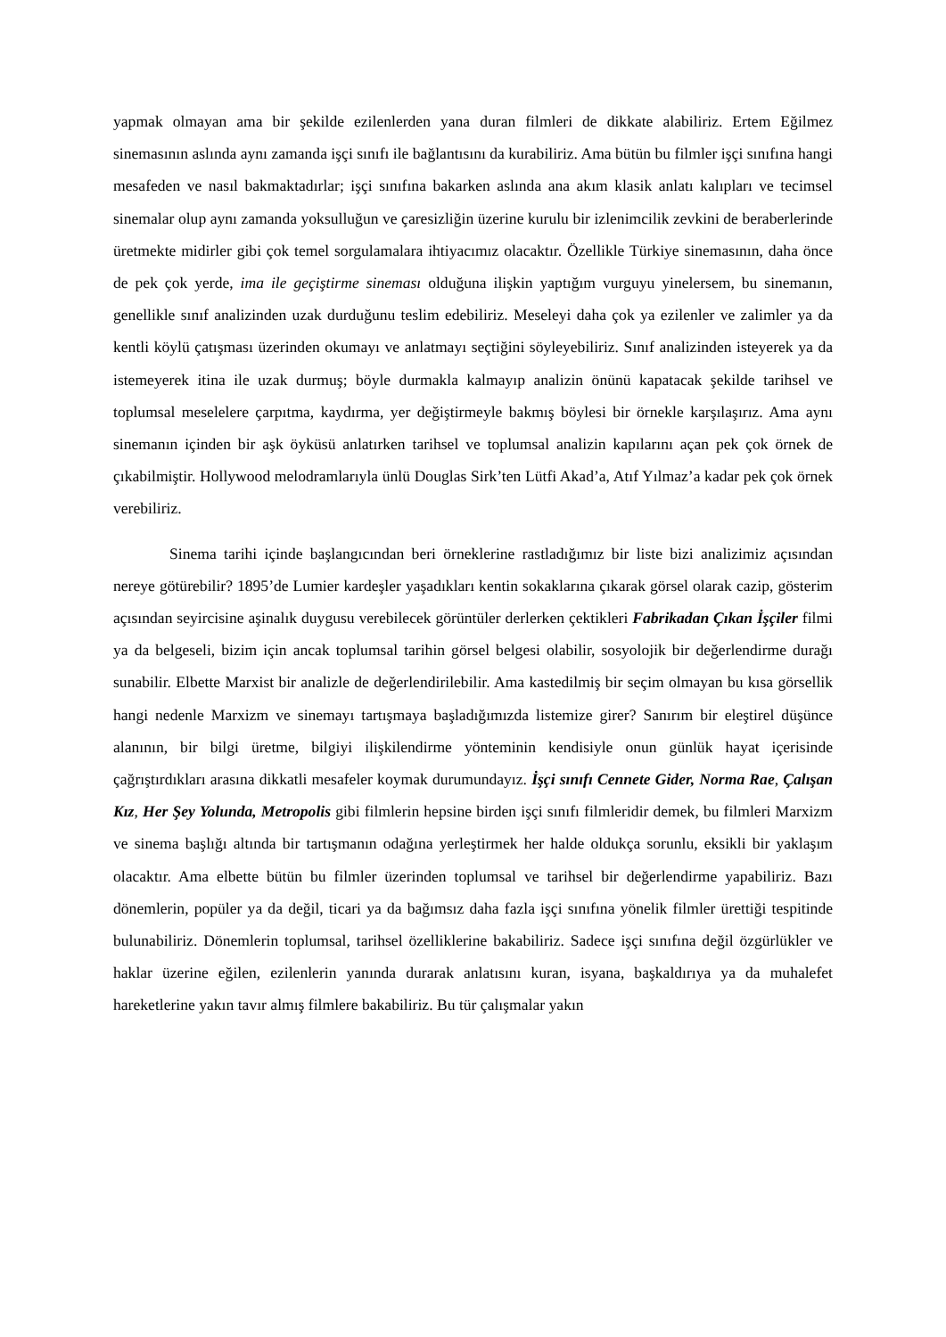yapmak olmayan ama bir şekilde ezilenlerden yana duran filmleri de dikkate alabiliriz. Ertem Eğilmez sinemasının aslında aynı zamanda işçi sınıfı ile bağlantısını da kurabiliriz. Ama bütün bu filmler işçi sınıfına hangi mesafeden ve nasıl bakmaktadırlar; işçi sınıfına bakarken aslında ana akım klasik anlatı kalıpları ve tecimsel sinemalar olup aynı zamanda yoksulluğun ve çaresizliğin üzerine kurulu bir izlenimcilik zevkini de beraberlerinde üretmekte midirler gibi çok temel sorgulamalara ihtiyacımız olacaktır. Özellikle Türkiye sinemasının, daha önce de pek çok yerde, ima ile geçiştirme sineması olduğuna ilişkin yaptığım vurguyu yinelersem, bu sinemanın, genellikle sınıf analizinden uzak durduğunu teslim edebiliriz. Meseleyi daha çok ya ezilenler ve zalimler ya da kentli köylü çatışması üzerinden okumayı ve anlatmayı seçtiğini söyleyebiliriz. Sınıf analizinden isteyerek ya da istemeyerek itina ile uzak durmuş; böyle durmakla kalmayıp analizin önünü kapatacak şekilde tarihsel ve toplumsal meselelere çarpıtma, kaydırma, yer değiştirmeyle bakmış böylesi bir örnekle karşılaşırız. Ama aynı sinemanın içinden bir aşk öyküsü anlatırken tarihsel ve toplumsal analizin kapılarını açan pek çok örnek de çıkabilmiştir. Hollywood melodramlarıyla ünlü Douglas Sirk’ten Lütfi Akad’a, Atıf Yılmaz’a kadar pek çok örnek verebiliriz.
Sinema tarihi içinde başlangıcından beri örneklerine rastladığımız bir liste bizi analizimiz açısından nereye götürebilir? 1895’de Lumier kardeşler yaşadıkları kentin sokaklarına çıkarak görsel olarak cazip, gösterim açısından seyircisine aşinalık duygusu verebilecek görüntüler derlerken çektikleri Fabrikadan Çıkan İşçiler filmi ya da belgeseli, bizim için ancak toplumsal tarihin görsel belgesi olabilir, sosyolojik bir değerlendirme durağı sunabilir. Elbette Marxist bir analizle de değerlendirilebilir. Ama kastedilmiş bir seçim olmayan bu kısa görsellik hangi nedenle Marxizm ve sinemayı tartışmaya başladığımızda listemize girer? Sanırım bir eleştirel düşünce alanının, bir bilgi üretme, bilgiyi ilişkilendirme yönteminin kendisiyle onun günlük hayat içerisinde çağrıştırdıkları arasına dikkatli mesafeler koymak durumundayız. İşçi sınıfı Cennete Gider, Norma Rae, Çalışan Kız, Her Şey Yolunda, Metropolis gibi filmlerin hepsine birden işçi sınıfı filmleridir demek, bu filmleri Marxizm ve sinema başlığı altında bir tartışmanın odağına yerleştirmek her halde oldukça sorunlu, eksikli bir yaklaşım olacaktır. Ama elbette bütün bu filmler üzerinden toplumsal ve tarihsel bir değerlendirme yapabiliriz. Bazı dönemlerin, popüler ya da değil, ticari ya da bağımsız daha fazla işçi sınıfına yönelik filmler ürettiği tespitinde bulunabiliriz. Dönemlerin toplumsal, tarihsel özelliklerine bakabiliriz. Sadece işçi sınıfına değil özgürlükler ve haklar üzerine eğilen, ezilenlerin yanında durarak anlatısını kuran, isyana, başkaldırıya ya da muhalefet hareketlerine yakın tavır almış filmlere bakabiliriz. Bu tür çalışmalar yakın